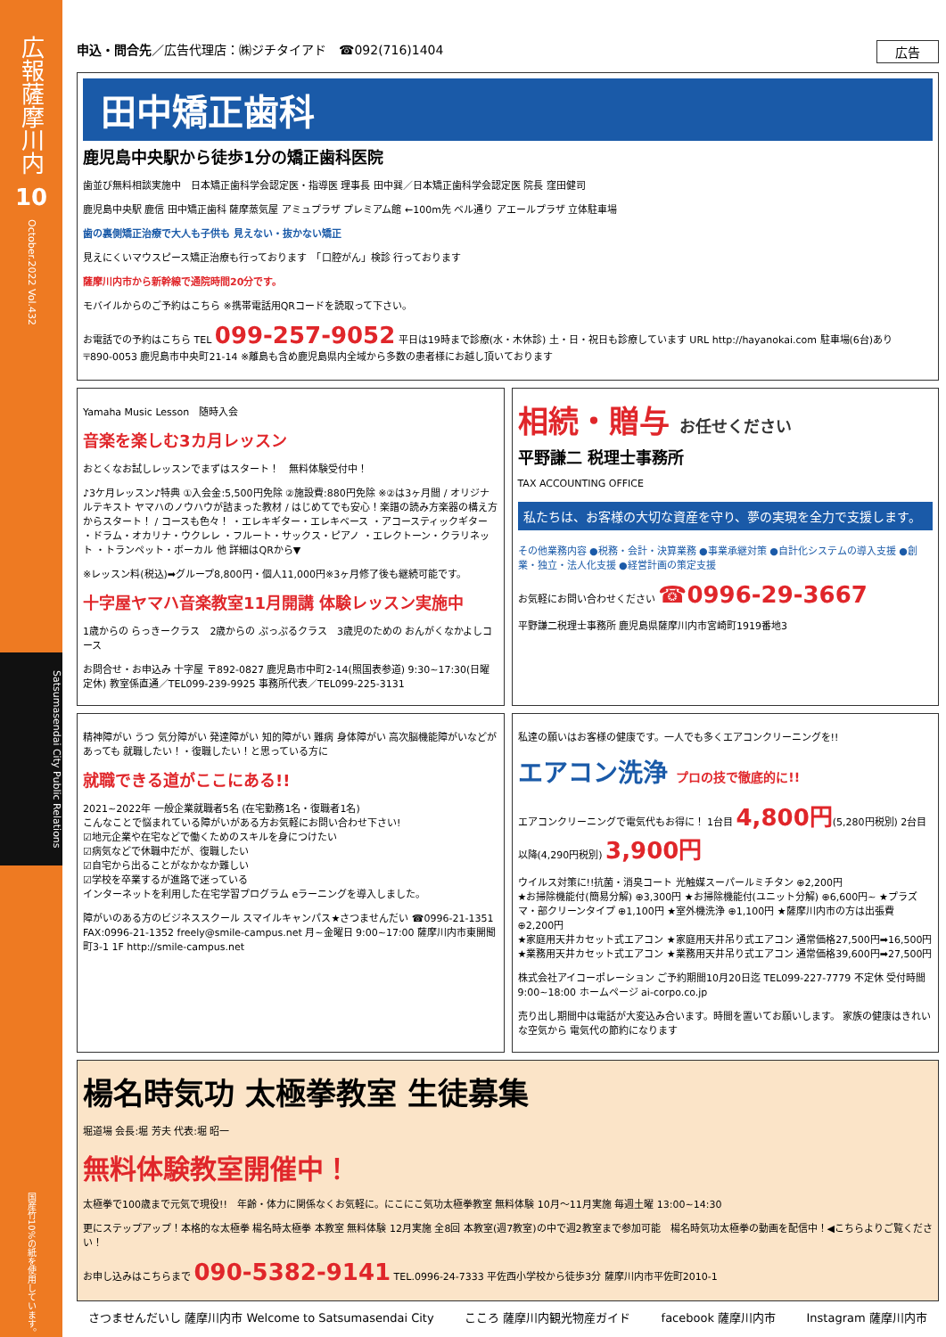広報薩摩川内
10
October.2022 Vol.432
Satsumasendai City Public Relations
国産竹10%の紙を使用しています。
申込・問合先／広告代理店：㈱ジチタイアド　☎092(716)1404 広告
田中矯正歯科
鹿児島中央駅から徒歩1分の矯正歯科医院
歯並び無料相談実施中　日本矯正歯科学会認定医・指導医 理事長 田中巽／日本矯正歯科学会認定医 院長 窪田健司
鹿児島中央駅 鹿信 田中矯正歯科 薩摩蒸気屋 アミュプラザ プレミアム館 ←100m先 ベル通り アエールプラザ 立体駐車場
歯の裏側矯正治療で大人も子供も 見えない・抜かない矯正
見えにくいマウスピース矯正治療も行っております　「口腔がん」検診 行っております
薩摩川内市から新幹線で通院時間20分です。
モバイルからのご予約はこちら ※携帯電話用QRコードを読取って下さい。
お電話での予約はこちら TEL 099-257-9052 平日は19時まで診療(水・木休診) 土・日・祝日も診療しています URL http://hayanokai.com 駐車場(6台)あり
〒890-0053 鹿児島市中央町21-14 ※離島も含め鹿児島県内全域から多数の患者様にお越し頂いております
Yamaha Music Lesson　随時入会
音楽を楽しむ3カ月レッスン
おとくなお試しレッスンでまずはスタート！　無料体験受付中！
♪3ケ月レッスン♪特典 ①入会金:5,500円免除 ②施設費:880円免除 ※②は3ヶ月間 / オリジナルテキスト ヤマハのノウハウが詰まった教材 / はじめてでも安心！楽譜の読み方楽器の構え方からスタート！ / コースも色々！ ・エレキギター・エレキベース ・アコースティックギター ・ドラム・オカリナ・ウクレレ ・フルート・サックス・ピアノ ・エレクトーン・クラリネット ・トランペット・ボーカル 他 詳細はQRから▼
※レッスン料(税込)➡グループ8,800円・個人11,000円※3ヶ月修了後も継続可能です。
十字屋ヤマハ音楽教室11月開講 体験レッスン実施中
1歳からの らっきークラス　2歳からの ぷっぷるクラス　3歳児のための おんがくなかよしコース
お問合せ・お申込み 十字屋 〒892-0827 鹿児島市中町2-14(照国表参道) 9:30~17:30(日曜定休) 教室係直通／TEL099-239-9925 事務所代表／TEL099-225-3131
相続・贈与 お任せください
平野謙二 税理士事務所
TAX ACCOUNTING OFFICE
私たちは、お客様の大切な資産を守り、夢の実現を全力で支援します。
その他業務内容 ●税務・会計・決算業務 ●事業承継対策 ●自計化システムの導入支援 ●創業・独立・法人化支援 ●経営計画の策定支援
お気軽にお問い合わせください ☎0996-29-3667
平野謙二税理士事務所 鹿児島県薩摩川内市宮崎町1919番地3
精神障がい うつ 気分障がい 発達障がい 知的障がい 難病 身体障がい 高次脳機能障がいなどがあっても 就職したい！・復職したい！と思っている方に
就職できる道がここにある!!
2021~2022年 一般企業就職者5名 (在宅勤務1名・復職者1名)
こんなことで悩まれている障がいがある方お気軽にお問い合わせ下さい!
☑地元企業や在宅などで働くためのスキルを身につけたい
☑病気などで休職中だが、復職したい
☑自宅から出ることがなかなか難しい
☑学校を卒業するが進路で迷っている
インターネットを利用した在宅学習プログラム eラーニングを導入しました。
障がいのある方のビジネススクール スマイルキャンパス★さつませんだい ☎0996-21-1351 FAX:0996-21-1352 freely@smile-campus.net 月~金曜日 9:00~17:00 薩摩川内市東開聞町3-1 1F http://smile-campus.net
私達の願いはお客様の健康です。一人でも多くエアコンクリーニングを!!
エアコン洗浄 プロの技で徹底的に!!
エアコンクリーニングで電気代もお得に！ 1台目 4,800円(5,280円税別) 2台目以降(4,290円税別) 3,900円
ウイルス対策に!!抗菌・消臭コート 光触媒スーパールミチタン ⊕2,200円
★お掃除機能付(簡易分解) ⊕3,300円 ★お掃除機能付(ユニット分解) ⊕6,600円~ ★プラズマ・部クリーンタイプ ⊕1,100円 ★室外機洗浄 ⊕1,100円 ★薩摩川内市の方は出張費 ⊕2,200円
★家庭用天井カセット式エアコン ★家庭用天井吊り式エアコン 通常価格27,500円➡16,500円 ★業務用天井カセット式エアコン ★業務用天井吊り式エアコン 通常価格39,600円➡27,500円
株式会社アイコーポレーション ご予約期間10月20日迄 TEL099-227-7779 不定休 受付時間9:00~18:00 ホームページ ai-corpo.co.jp
売り出し期間中は電話が大変込み合います。時間を置いてお願いします。 家族の健康はきれいな空気から 電気代の節約になります
楊名時気功 太極拳教室 生徒募集
堀道場 会長:堀 芳夫 代表:堀 昭一
無料体験教室開催中！
太極拳で100歳まで元気で現役!!　年齢・体力に関係なくお気軽に。にこにこ気功太極拳教室 無料体験 10月～11月実施 毎週土曜 13:00~14:30
更にステップアップ！本格的な太極拳 楊名時太極拳 本教室 無料体験 12月実施 全8回 本教室(週7教室)の中で週2教室まで参加可能　楊名時気功太極拳の動画を配信中！◀こちらよりご覧ください！
お申し込みはこちらまで 090-5382-9141 TEL.0996-24-7333 平佐西小学校から徒歩3分 薩摩川内市平佐町2010-1
さつませんだいし 薩摩川内市 Welcome to Satsumasendai City こころ 薩摩川内観光物産ガイド facebook 薩摩川内市 Instagram 薩摩川内市